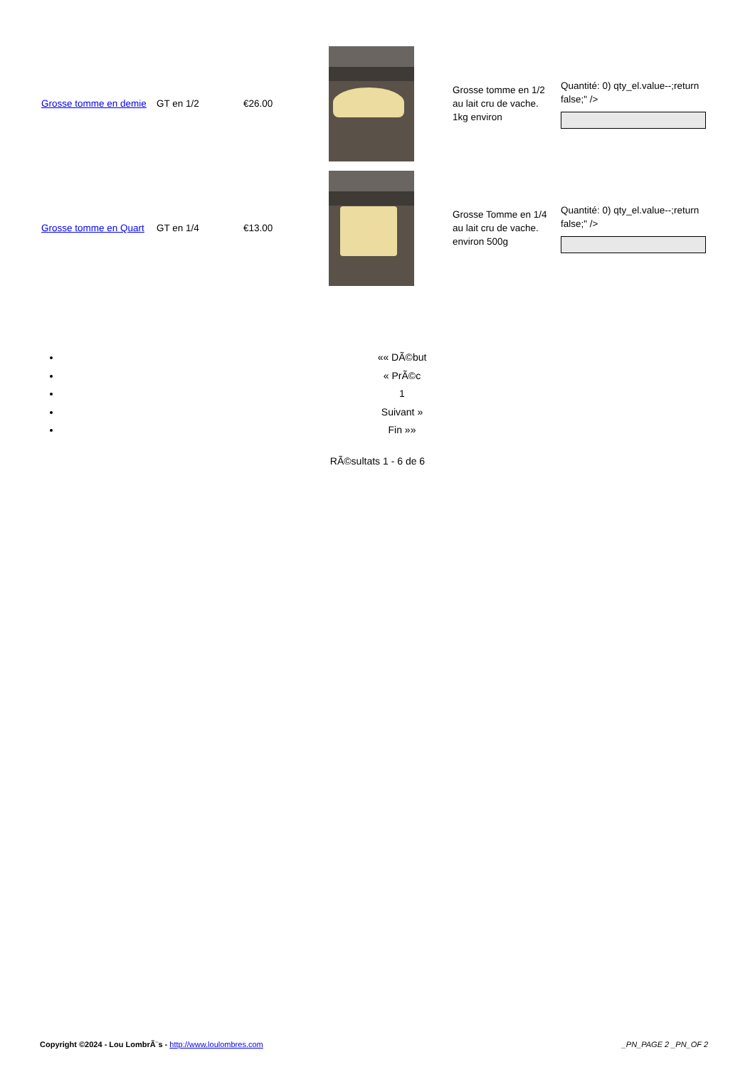| Grosse tomme en demie | GT en 1/2 | €26.00 | | Grosse tomme en 1/2 au lait cru de vache. 1kg environ | Quantité: 0) qty_el.value--;return false;" /> |
| Grosse tomme en Quart | GT en 1/4 | €13.00 | | Grosse Tomme en 1/4 au lait cru de vache. environ 500g | Quantité: 0) qty_el.value--;return false;" /> |
«« DÃ©but
« PrÃ©c
1
Suivant »
Fin »»
RÃ©sultats 1 - 6 de 6
Copyright ©2024 - Lou LombrÃ¨s - http://www.loulombres.com
_PN_PAGE 2 _PN_OF 2